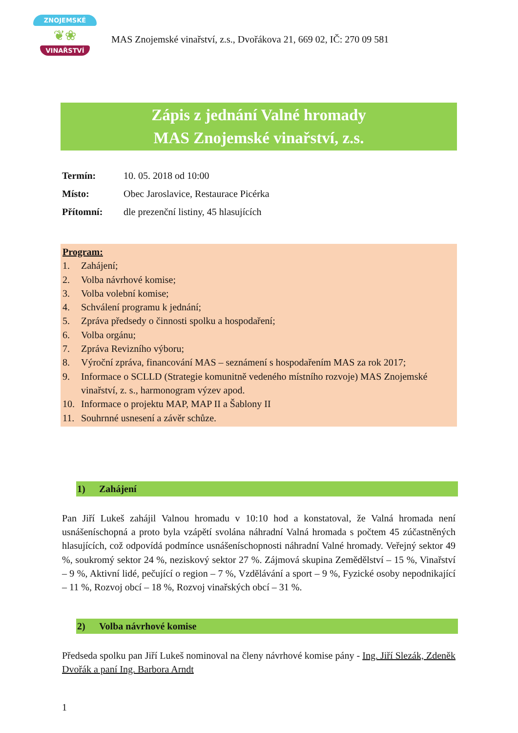ZNOJEMSKÉ
❦❀
VINAŘSTVÍ
MAS Znojemské vinařství, z.s., Dvořákova 21, 669 02, IČ: 270 09 581
Zápis z jednání Valné hromady
MAS Znojemské vinařství, z.s.
Termín: 10. 05. 2018 od 10:00
Místo: Obec Jaroslavice, Restaurace Picérka
Přítomní: dle prezenční listiny, 45 hlasujících
Program:
1. Zahájení;
2. Volba návrhové komise;
3. Volba volební komise;
4. Schválení programu k jednání;
5. Zpráva předsedy o činnosti spolku a hospodaření;
6. Volba orgánu;
7. Zpráva Revizního výboru;
8. Výroční zpráva, financování MAS – seznámení s hospodařením MAS za rok 2017;
9. Informace o SCLLD (Strategie komunitně vedeného místního rozvoje) MAS Znojemské vinařství, z. s., harmonogram výzev apod.
10. Informace o projektu MAP, MAP II a Šablony II
11. Souhrnné usnesení a závěr schůze.
1) Zahájení
Pan Jiří Lukeš zahájil Valnou hromadu v 10:10 hod a konstatoval, že Valná hromada není usnášeníschopná a proto byla vzápětí svolána náhradní Valná hromada s počtem 45 zúčastněných hlasujících, což odpovídá podmínce usnášeníschopnosti náhradní Valné hromady. Veřejný sektor 49 %, soukromý sektor 24 %, neziskový sektor 27 %. Zájmová skupina Zemědělství – 15 %, Vinařství – 9 %, Aktivní lidé, pečující o region – 7 %, Vzdělávání a sport – 9 %, Fyzické osoby nepodnikající – 11 %, Rozvoj obcí – 18 %, Rozvoj vinařských obcí – 31 %.
2) Volba návrhové komise
Předseda spolku pan Jiří Lukeš nominoval na členy návrhové komise pány - Ing. Jiří Slezák, Zdeněk Dvořák a paní Ing. Barbora Arndt
1